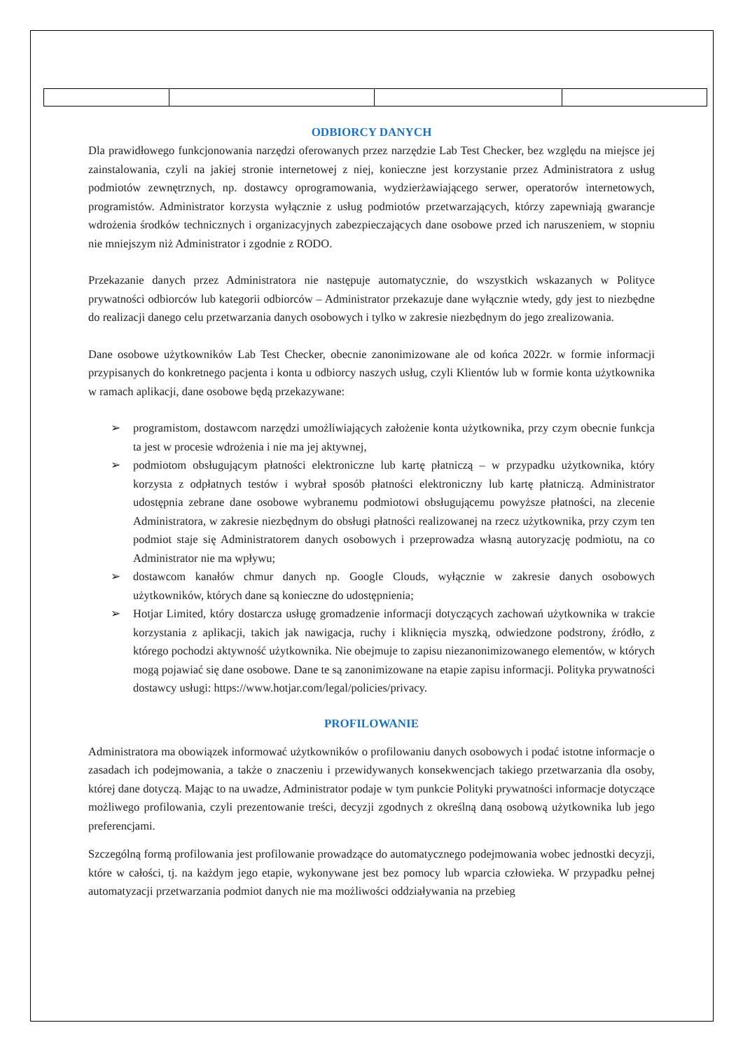ODBIORCY DANYCH
Dla prawidłowego funkcjonowania narzędzi oferowanych przez narzędzie Lab Test Checker, bez względu na miejsce jej zainstalowania, czyli na jakiej stronie internetowej z niej, konieczne jest korzystanie przez Administratora z usług podmiotów zewnętrznych, np. dostawcy oprogramowania, wydzierżawiającego serwer, operatorów internetowych, programistów. Administrator korzysta wyłącznie z usług podmiotów przetwarzających, którzy zapewniają gwarancje wdrożenia środków technicznych i organizacyjnych zabezpieczających dane osobowe przed ich naruszeniem, w stopniu nie mniejszym niż Administrator i zgodnie z RODO.
Przekazanie danych przez Administratora nie następuje automatycznie, do wszystkich wskazanych w Polityce prywatności odbiorców lub kategorii odbiorców – Administrator przekazuje dane wyłącznie wtedy, gdy jest to niezbędne do realizacji danego celu przetwarzania danych osobowych i tylko w zakresie niezbędnym do jego zrealizowania.
Dane osobowe użytkowników Lab Test Checker, obecnie zanonimizowane ale od końca 2022r. w formie informacji przypisanych do konkretnego pacjenta i konta u odbiorcy naszych usług, czyli Klientów lub w formie konta użytkownika w ramach aplikacji, dane osobowe będą przekazywane:
➢ programistom, dostawcom narzędzi umożliwiających założenie konta użytkownika, przy czym obecnie funkcja ta jest w procesie wdrożenia i nie ma jej aktywnej,
➢ podmiotom obsługującym płatności elektroniczne lub kartę płatniczą – w przypadku użytkownika, który korzysta z odpłatnych testów i wybrał sposób płatności elektroniczny lub kartę płatniczą. Administrator udostępnia zebrane dane osobowe wybranemu podmiotowi obsługującemu powyższe płatności, na zlecenie Administratora, w zakresie niezbędnym do obsługi płatności realizowanej na rzecz użytkownika, przy czym ten podmiot staje się Administratorem danych osobowych i przeprowadza własną autoryzację podmiotu, na co Administrator nie ma wpływu;
➢ dostawcom kanałów chmur danych np. Google Clouds, wyłącznie w zakresie danych osobowych użytkowników, których dane są konieczne do udostępnienia;
➢ Hotjar Limited, który dostarcza usługę gromadzenie informacji dotyczących zachowań użytkownika w trakcie korzystania z aplikacji, takich jak nawigacja, ruchy i kliknięcia myszką, odwiedzone podstrony, źródło, z którego pochodzi aktywność użytkownika. Nie obejmuje to zapisu niezanonimizowanego elementów, w których mogą pojawiać się dane osobowe. Dane te są zanonimizowane na etapie zapisu informacji. Polityka prywatności dostawcy usługi: https://www.hotjar.com/legal/policies/privacy.
PROFILOWANIE
Administratora ma obowiązek informować użytkowników o profilowaniu danych osobowych i podać istotne informacje o zasadach ich podejmowania, a także o znaczeniu i przewidywanych konsekwencjach takiego przetwarzania dla osoby, której dane dotyczą. Mając to na uwadze, Administrator podaje w tym punkcie Polityki prywatności informacje dotyczące możliwego profilowania, czyli prezentowanie treści, decyzji zgodnych z określną daną osobową użytkownika lub jego preferencjami.
Szczególną formą profilowania jest profilowanie prowadzące do automatycznego podejmowania wobec jednostki decyzji, które w całości, tj. na każdym jego etapie, wykonywane jest bez pomocy lub wparcia człowieka. W przypadku pełnej automatyzacji przetwarzania podmiot danych nie ma możliwości oddziaływania na przebieg